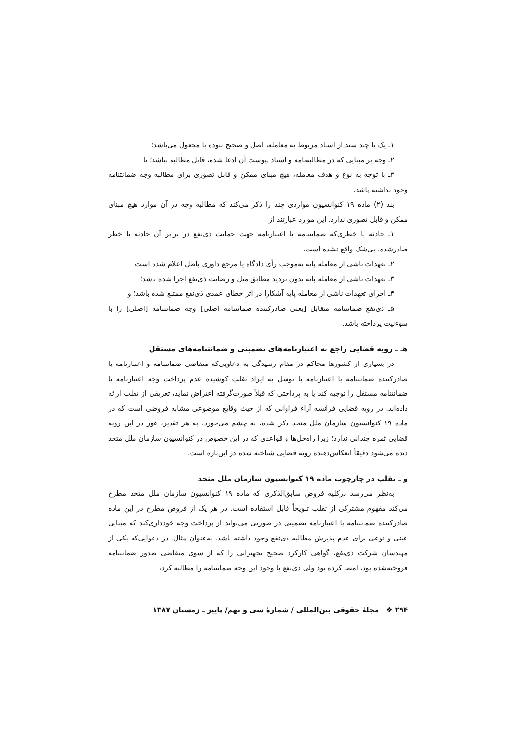۱ـ یک یا چند سند از اسناد مربوط به معامله، اصل و صحیح نبوده یا مجعول می‌باشد؛
۲ـ وجه بر مبنایی که در مطالبه‌نامه و اسناد پیوست آن ادعا شده، قابل مطالبه نباشد؛ یا
۳ـ با توجه به نوع و هدف معامله، هیچ مبنای ممکن و قابل تصوری برای مطالبه وجه ضمانتنامه وجود نداشته باشد.
بند (۲) ماده ۱۹ کنوانسیون مواردی چند را ذکر می‌کند که مطالبه وجه در آن موارد هیچ مبنای ممکن و قابل تصوری ندارد. این موارد عبارتند از:
۱ـ حادثه یا خطری‌که ضمانتنامه یا اعتبارنامه جهت حمایت ذی‌نفع در برابر آن حادثه یا خطر صادرشده، بی‌شک واقع نشده است.
۲ـ تعهدات ناشی از معامله پایه به‌موجب رأی دادگاه یا مرجع داوری باطل اعلام شده است؛
۳ـ تعهدات ناشی از معامله پایه بدون تردید مطابق میل و رضایت ذی‌نفع اجرا شده باشد؛
۴ـ اجرای تعهدات ناشی از معامله پایه آشکارا در اثر خطای عمدی ذی‌نفع ممتنع شده باشد؛ و
۵ـ ذی‌نفع ضمانتنامه متقابل [یعنی صادرکننده ضمانتنامه اصلی] وجه ضمانتنامه [اصلی] را با سوءنیت پرداخته باشد.
هـ ـ رویه قضایی راجع به اعتبارنامه‌های تضمینی و ضمانتنامه‌های مستقل
در بسیاری از کشورها محاکم در مقام رسیدگی به دعاویی‌که متقاضی ضمانتنامه و اعتبارنامه یا صادرکننده ضمانتنامه یا اعتبارنامه با توسل به ایراد تقلب کوشیده عدم پرداخت وجه اعتبارنامه یا ضمانتنامه مستقل را توجیه کند یا به پرداختی که قبلاً صورت‌گرفته اعتراض نماید، تعریفی از تقلب ارائه داده‌اند. در رویه قضایی فرانسه آراء فراوانی که از حیث وقایع موضوعی مشابه فروضی است که در ماده ۱۹ کنوانسیون سازمان ملل متحد ذکر شده، به چشم می‌خورد. به هر تقدیر، غور در این رویه قضایی ثمره چندانی ندارد؛ زیرا راه‌حل‌ها و قواعدی که در این خصوص در کنوانسیون سازمان ملل متحد دیده می‌شود دقیقاً انعکاس‌دهنده رویه قضایی شناخته شده در این‌باره است.
و ـ تقلب در چارچوب ماده ۱۹ کنوانسیون سازمان ملل متحد
به‌نظر می‌رسد درکلیه فروض سابق‌الذکری که ماده ۱۹ کنوانسیون سازمان ملل متحد مطرح می‌کند مفهوم مشترکی از تقلب تلویحاً قابل استفاده است. در هر یک از فروض مطرح در این ماده صادرکننده ضمانتنامه یا اعتبارنامه تضمینی در صورتی می‌تواند از پرداخت وجه خودداری‌کند که مبنایی عینی و نوعی برای عدم پذیرش مطالبه ذی‌نفع وجود داشته باشد. به‌عنوان مثال، در دعوایی‌که یکی از مهندسان شرکت ذی‌نفع، گواهی کارکرد صحیح تجهیزاتی را که از سوی متقاضی صدور ضمانتنامه فروخته‌شده بود، امضا کرده بود ولی ذی‌نفع با وجود این وجه ضمانتنامه را مطالبه کرد،
۲۹۴ ❖ مجلهٔ حقوقی بین‌المللی / شمارهٔ سی و نهم/ پاییز ـ زمستان ۱۳۸۷